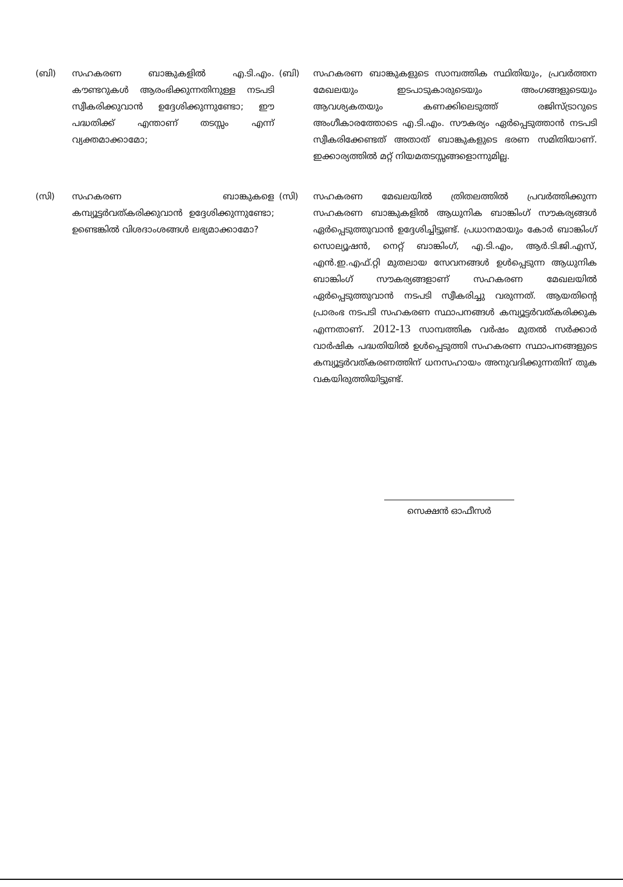(ബി) സഹകരണ ബാങ്കുകളിൽ എ.ടി.എം. കൗണ്ടറുകൾ ആരംഭിക്കുന്നതിനുള്ള നടപടി സ്വീകരിക്കുവാൻ ഉദ്ദേശിക്കുന്നുണ്ടോ; ഈ പദ്ധതിക്ക് എന്താണ് തടസ്സം എന്ന് വ്യക്തമാക്കാമോ;
(ബി) സഹകരണ ബാങ്കുകളുടെ സാമ്പത്തിക സ്ഥിതിയും, പ്രവർത്തന മേഖലയും ഇടപാടുകാരുടെയും അംഗങ്ങളുടെയും ആവശ്യകതയും കണക്കിലെടുത്ത് രജിസ്ട്രാറുടെ അംഗീകാരത്തോടെ എ.ടി.എം. സൗകര്യം ഏർപ്പെടുത്താൻ നടപടി സ്വീകരിക്കേണ്ടത് അതാത് ബാങ്കുകളുടെ ഭരണ സമിതിയാണ്. ഇക്കാര്യത്തിൽ മറ്റ് നിയമതടസ്സങ്ങളൊന്നുമില്ല.
(സി) സഹകരണ ബാങ്കുകളെ കമ്പ്യൂട്ടർവത്കരിക്കുവാൻ ഉദ്ദേശിക്കുന്നുണ്ടോ; ഉണ്ടെങ്കിൽ വിശദാംശങ്ങൾ ലഭ്യമാക്കാമോ?
(സി) സഹകരണ മേഖലയിൽ ത്രിതലത്തിൽ പ്രവർത്തിക്കുന്ന സഹകരണ ബാങ്കുകളിൽ ആധുനിക ബാങ്കിംഗ് സൗകര്യങ്ങൾ ഏർപ്പെടുത്തുവാൻ ഉദ്ദേശിച്ചിട്ടുണ്ട്. പ്രധാനമായും കോർ ബാങ്കിംഗ് സൊല്യൂഷൻ, നെറ്റ് ബാങ്കിംഗ്, എ.ടി.എം, ആർ.ടി.ജി.എസ്, എൻ.ഇ.എഫ്.റ്റി മുതലായ സേവനങ്ങൾ ഉൾപ്പെടുന്ന ആധുനിക ബാങ്കിംഗ് സൗകര്യങ്ങളാണ് സഹകരണ മേഖലയിൽ ഏർപ്പെടുത്തുവാൻ നടപടി സ്വീകരിച്ചു വരുന്നത്. ആയതിന്റെ പ്രാരംഭ നടപടി സഹകരണ സ്ഥാപനങ്ങൾ കമ്പ്യൂട്ടർവത്കരിക്കുക എന്നതാണ്. 2012-13 സാമ്പത്തിക വർഷം മുതൽ സർക്കാർ വാർഷിക പദ്ധതിയിൽ ഉൾപ്പെടുത്തി സഹകരണ സ്ഥാപനങ്ങളുടെ കമ്പ്യൂട്ടർവത്കരണത്തിന് ധനസഹായം അനുവദിക്കുന്നതിന് തുക വകയിരുത്തിയിട്ടുണ്ട്.
സെക്ഷൻ ഓഫീസർ